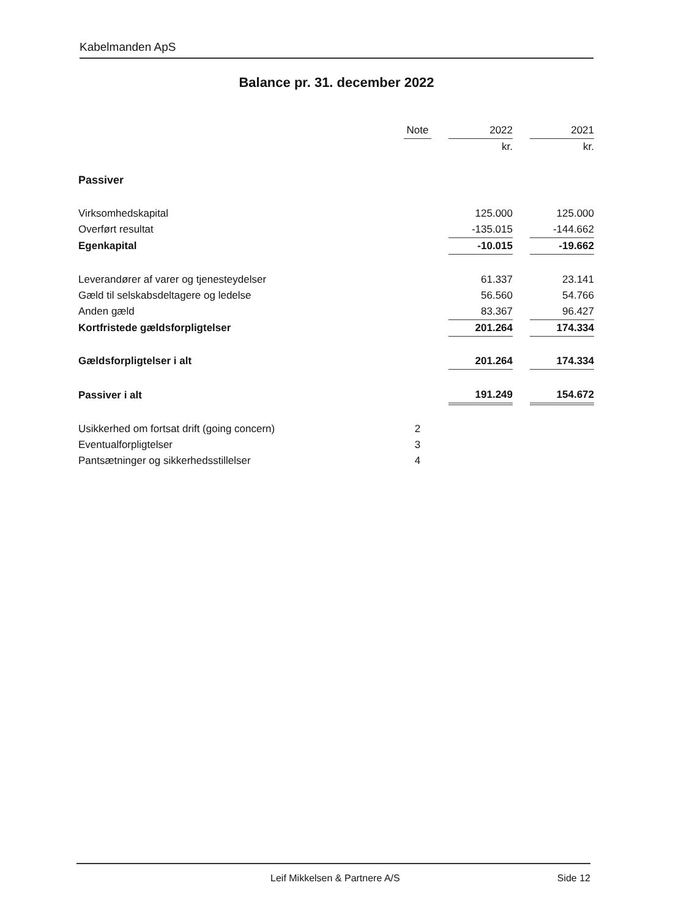Kabelmanden ApS
Balance pr. 31. december 2022
| | Note | | 2022 | | 2021 |
| --- | --- | --- | --- | --- | --- |
| | | | kr. | | kr. |
| Passiver | | | | | |
| Virksomhedskapital | | | 125.000 | | 125.000 |
| Overført resultat | | | -135.015 | | -144.662 |
| Egenkapital | | | -10.015 | | -19.662 |
| Leverandører af varer og tjenesteydelser | | | 61.337 | | 23.141 |
| Gæld til selskabsdeltagere og ledelse | | | 56.560 | | 54.766 |
| Anden gæld | | | 83.367 | | 96.427 |
| Kortfristede gældsforpligtelser | | | 201.264 | | 174.334 |
| Gældsforpligtelser i alt | | | 201.264 | | 174.334 |
| Passiver i alt | | | 191.249 | | 154.672 |
| Usikkerhed om fortsat drift (going concern) | 2 | | | | |
| Eventualforpligtelser | 3 | | | | |
| Pantsætninger og sikkerhedsstillelser | 4 | | | | |
Leif Mikkelsen & Partnere A/S Side 12